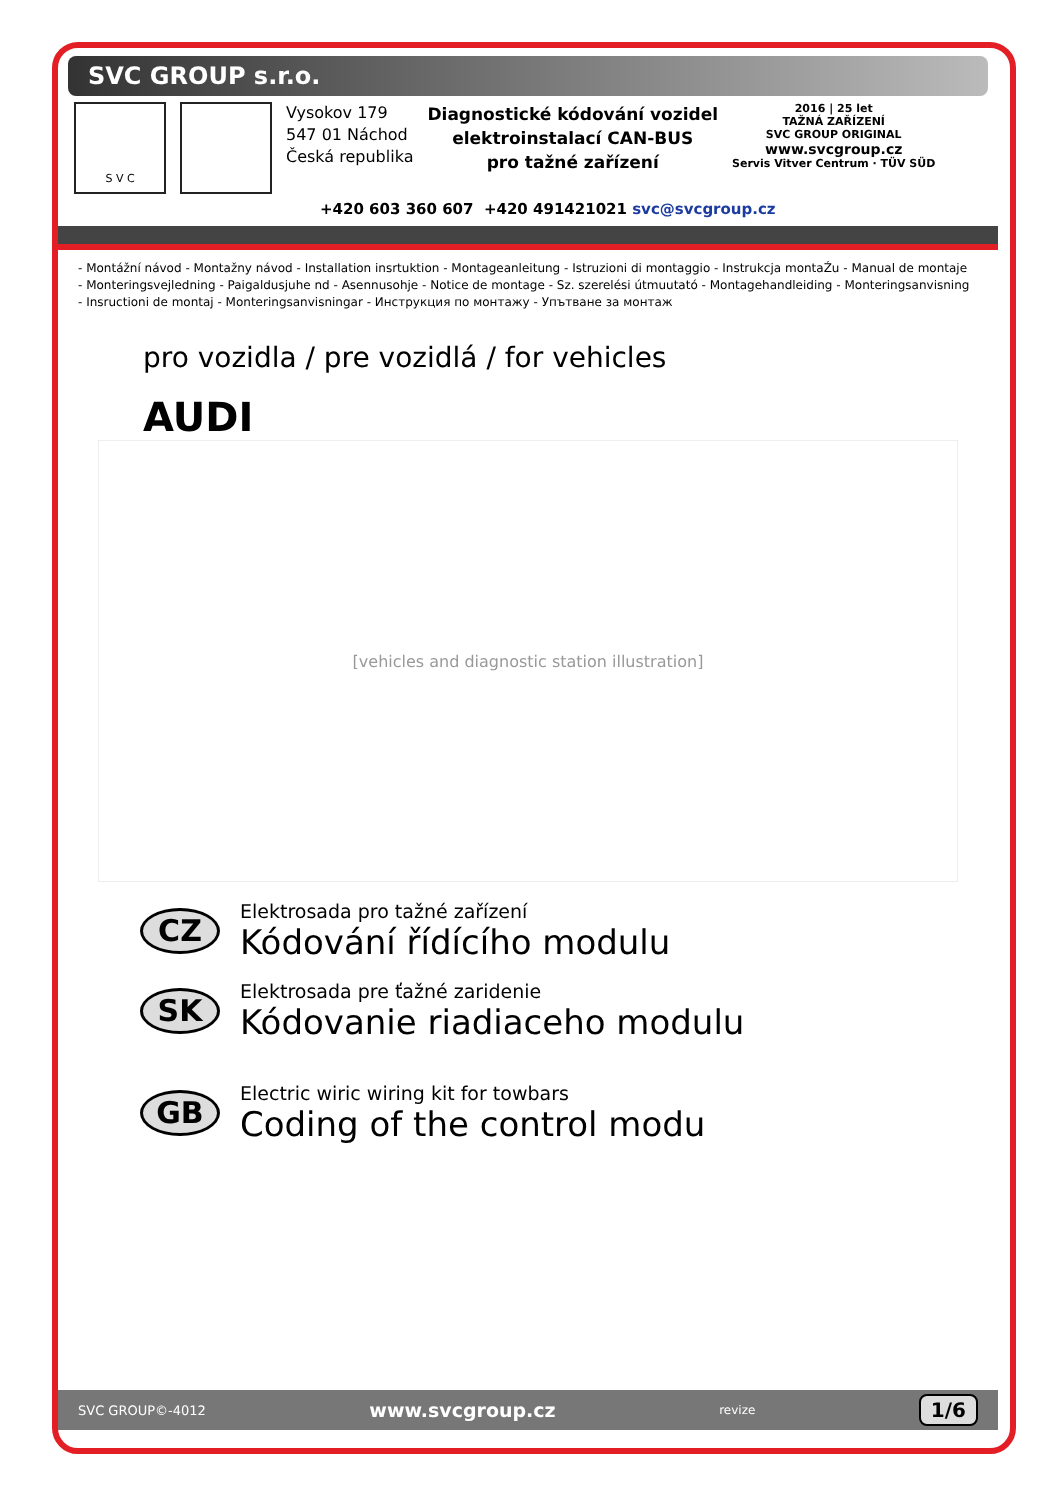SVC GROUP s.r.o.
S V C
Vysokov 179
547 01 Náchod
Česká republika
Diagnostické kódování vozidel
elektroinstalací CAN-BUS
pro tažné zařízení
2016 | 25 let
TAŽNÁ ZAŘÍZENÍ
SVC GROUP ORIGINAL
www.svcgroup.cz
Servis Vitver Centrum · TÜV SÜD
+420 603 360 607 +420 491421021 svc@svcgroup.cz
- Montážní návod - Montažny návod - Installation insrtuktion - Montageanleitung - Istruzioni di montaggio - Instrukcja montaŹu - Manual de montaje
- Monteringsvejledning - Paigaldusjuhe nd - Asennusohje - Notice de montage - Sz. szerelési útmuutató - Montagehandleiding - Monteringsanvisning
- Insructioni de montaj - Monteringsanvisningar - Инструкция по монтажу - Упътване за монтаж
pro vozidla / pre vozidlá / for vehicles
AUDI
[vehicles and diagnostic station illustration]
CZ
Elektrosada pro tažné zařízení
Kódování řídícího modulu
SK
Elektrosada pre ťažné zaridenie
Kódovanie riadiaceho modulu
GB
Electric wiric wiring kit for towbars
Coding of the control modu
SVC GROUP©-4012 www.svcgroup.cz revize 1/6